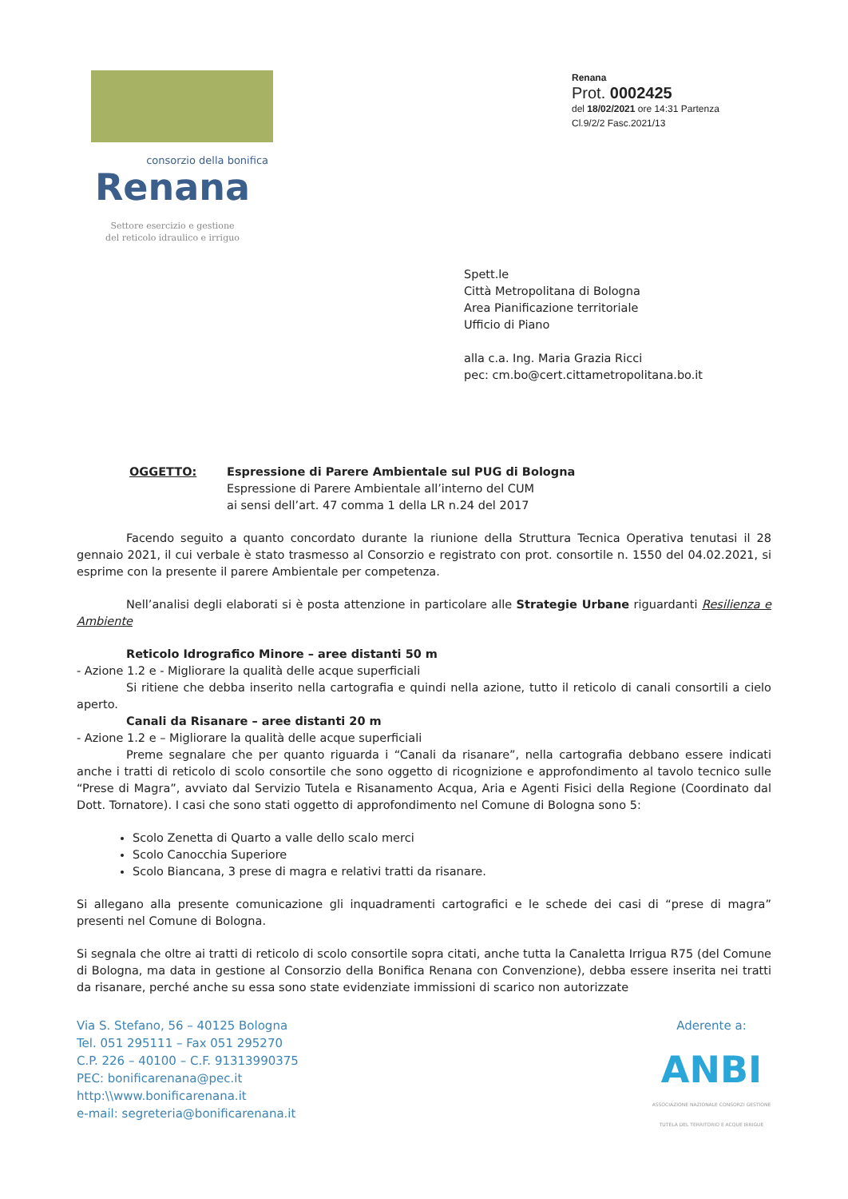consorzio della bonifica
Renana
Settore esercizio e gestione
del reticolo idraulico e irriguo
Renana
Prot. 0002425
del 18/02/2021 ore 14:31 Partenza
Cl.9/2/2 Fasc.2021/13
Spett.le
Città Metropolitana di Bologna
Area Pianificazione territoriale
Ufficio di Piano
alla c.a. Ing. Maria Grazia Ricci
pec: cm.bo@cert.cittametropolitana.bo.it
OGGETTO: Espressione di Parere Ambientale sul PUG di Bologna
Espressione di Parere Ambientale all’interno del CUM
ai sensi dell’art. 47 comma 1 della LR n.24 del 2017
Facendo seguito a quanto concordato durante la riunione della Struttura Tecnica Operativa tenutasi il 28 gennaio 2021, il cui verbale è stato trasmesso al Consorzio e registrato con prot. consortile n. 1550 del 04.02.2021, si esprime con la presente il parere Ambientale per competenza.
Nell’analisi degli elaborati si è posta attenzione in particolare alle Strategie Urbane riguardanti Resilienza e Ambiente
Reticolo Idrografico Minore – aree distanti 50 m
- Azione 1.2 e - Migliorare la qualità delle acque superficiali
Si ritiene che debba inserito nella cartografia e quindi nella azione, tutto il reticolo di canali consortili a cielo aperto.
Canali da Risanare – aree distanti 20 m
- Azione 1.2 e – Migliorare la qualità delle acque superficiali
Preme segnalare che per quanto riguarda i “Canali da risanare”, nella cartografia debbano essere indicati anche i tratti di reticolo di scolo consortile che sono oggetto di ricognizione e approfondimento al tavolo tecnico sulle “Prese di Magra”, avviato dal Servizio Tutela e Risanamento Acqua, Aria e Agenti Fisici della Regione (Coordinato dal Dott. Tornatore). I casi che sono stati oggetto di approfondimento nel Comune di Bologna sono 5:
Scolo Zenetta di Quarto a valle dello scalo merci
Scolo Canocchia Superiore
Scolo Biancana, 3 prese di magra e relativi tratti da risanare.
Si allegano alla presente comunicazione gli inquadramenti cartografici e le schede dei casi di “prese di magra” presenti nel Comune di Bologna.
Si segnala che oltre ai tratti di reticolo di scolo consortile sopra citati, anche tutta la Canaletta Irrigua R75 (del Comune di Bologna, ma data in gestione al Consorzio della Bonifica Renana con Convenzione), debba essere inserita nei tratti da risanare, perché anche su essa sono state evidenziate immissioni di scarico non autorizzate
Via S. Stefano, 56 – 40125 Bologna
Tel. 051 295111 – Fax 051 295270
C.P. 226 – 40100 – C.F. 91313990375
PEC: bonificarenana@pec.it
http:\\www.bonificarenana.it
e-mail: segreteria@bonificarenana.it
Aderente a:
ANBI
ASSOCIAZIONE NAZIONALE CONSORZI GESTIONE TUTELA DEL TERRITORIO E ACQUE IRRIGUE